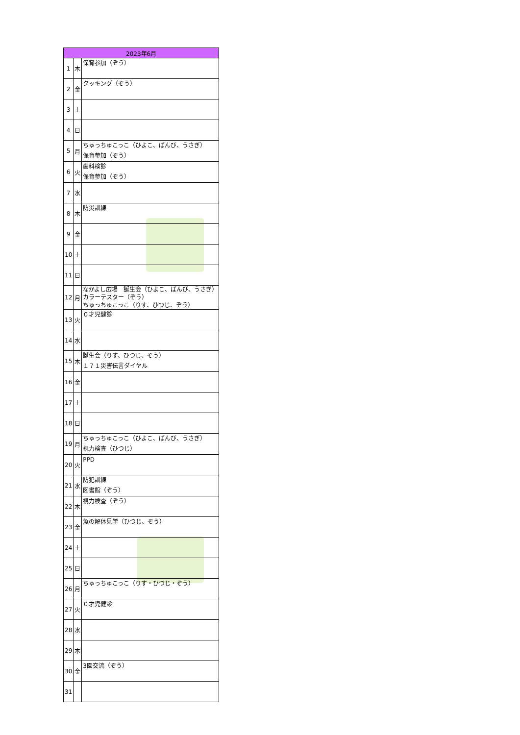| 2023年6月 | | |
| --- | --- | --- |
| 1 | 木 | 保育参加（ぞう） |
| 2 | 金 | クッキング（ぞう） |
| 3 | 土 | |
| 4 | 日 | |
| 5 | 月 | ちゅっちゅこっこ（ひよこ、ばんび、うさぎ） 保育参加（ぞう） |
| 6 | 火 | 歯科検診 保育参加（ぞう） |
| 7 | 水 | |
| 8 | 木 | 防災訓練 |
| 9 | 金 | |
| 10 | 土 | |
| 11 | 日 | |
| 12 | 月 | なかよし広場 誕生会（ひよこ、ばんび、うさぎ） カラーテスター（ぞう） ちゅっちゅこっこ（りす、ひつじ、ぞう） |
| 13 | 火 | ０才児健診 |
| 14 | 水 | |
| 15 | 木 | 誕生会（りす、ひつじ、ぞう） １７１災害伝言ダイヤル |
| 16 | 金 | |
| 17 | 土 | |
| 18 | 日 | |
| 19 | 月 | ちゅっちゅこっこ（ひよこ、ばんび、うさぎ） 視力検査（ひつじ） |
| 20 | 火 | PPD |
| 21 | 水 | 防犯訓練 図書館（ぞう） |
| 22 | 木 | 視力検査（ぞう） |
| 23 | 金 | 魚の解体見学（ひつじ、ぞう） |
| 24 | 土 | |
| 25 | 日 | |
| 26 | 月 | ちゅっちゅこっこ（りす・ひつじ・ぞう） |
| 27 | 火 | ０才児健診 |
| 28 | 水 | |
| 29 | 木 | |
| 30 | 金 | 3園交流（ぞう） |
| 31 | | |